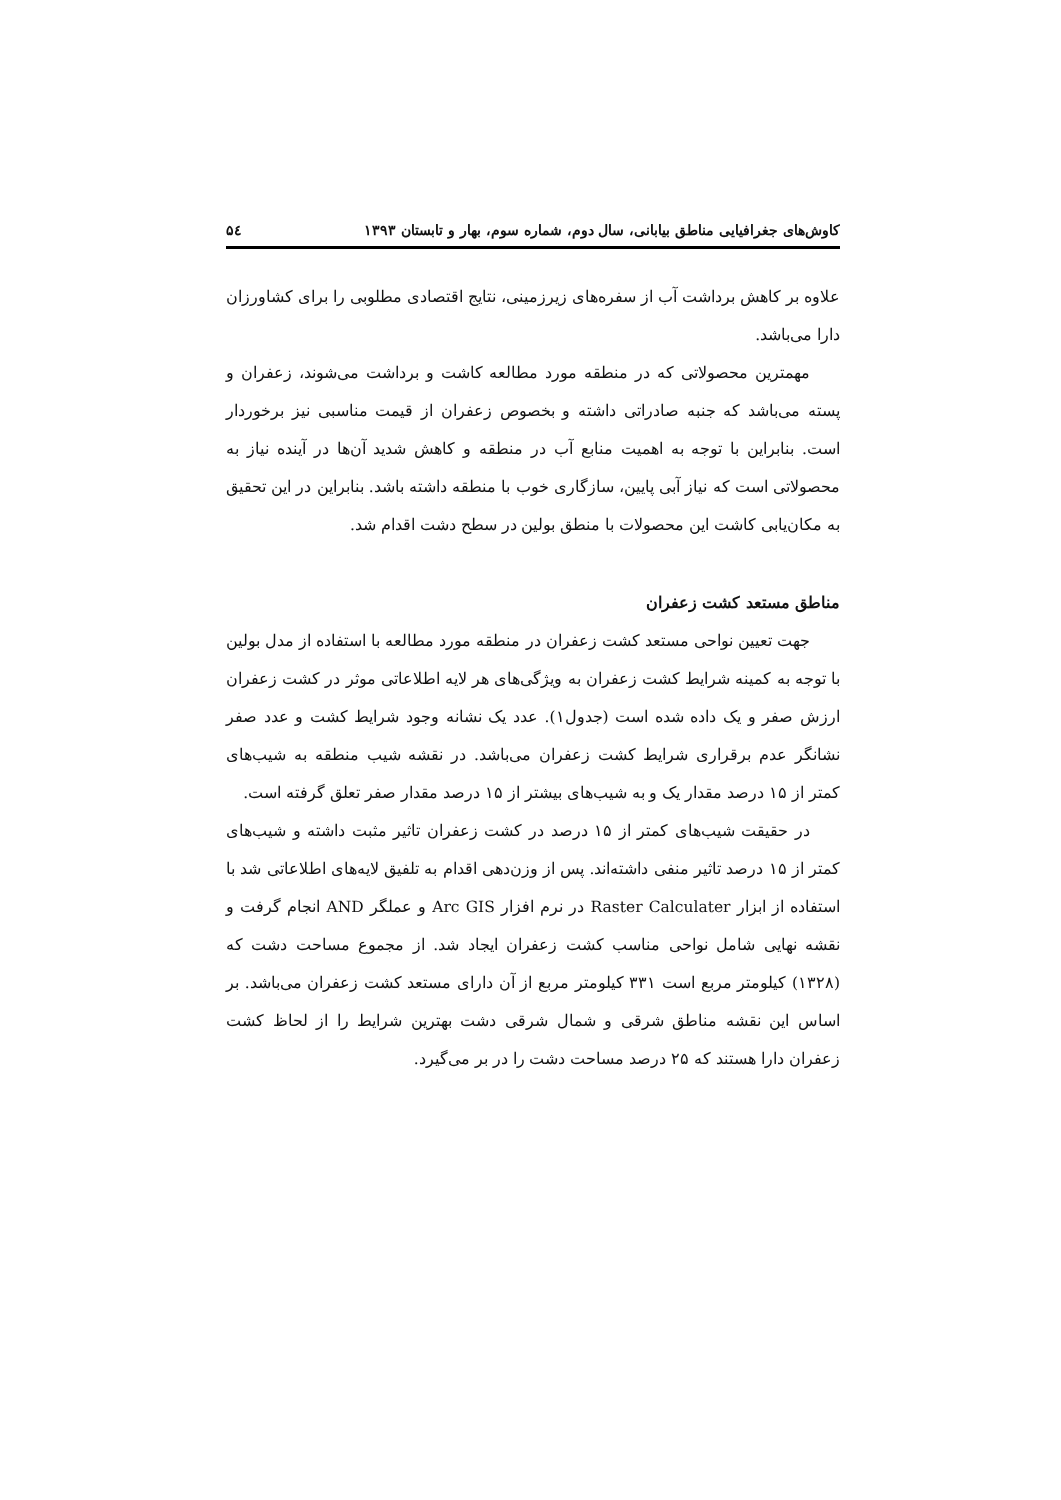کاوش‌های جغرافیایی مناطق بیابانی، سال دوم، شماره سوم، بهار و تابستان ۱۳۹۳ ۵٤
علاوه بر کاهش برداشت آب از سفره‌های زیرزمینی، نتایج اقتصادی مطلوبی را برای کشاورزان دارا می‌باشد.
مهمترین محصولاتی که در منطقه مورد مطالعه کاشت و برداشت می‌شوند، زعفران و پسته می‌باشد که جنبه صادراتی داشته و بخصوص زعفران از قیمت مناسبی نیز برخوردار است. بنابراین با توجه به اهمیت منابع آب در منطقه و کاهش شدید آن‌ها در آینده نیاز به محصولاتی است که نیاز آبی پایین، سازگاری خوب با منطقه داشته باشد. بنابراین در این تحقیق به مکان‌یابی کاشت این محصولات با منطق بولین در سطح دشت اقدام شد.
مناطق مستعد کشت زعفران
جهت تعیین نواحی مستعد کشت زعفران در منطقه مورد مطالعه با استفاده از مدل بولین با توجه به کمینه شرایط کشت زعفران به ویژگی‌های هر لایه اطلاعاتی موثر در کشت زعفران ارزش صفر و یک داده شده است (جدول۱). عدد یک نشانه وجود شرایط کشت و عدد صفر نشانگر عدم برقراری شرایط کشت زعفران می‌باشد. در نقشه شیب منطقه به شیب‌های کمتر از ۱۵ درصد مقدار یک و به شیب‌های بیشتر از ۱۵ درصد مقدار صفر تعلق گرفته است.
در حقیقت شیب‌های کمتر از ۱۵ درصد در کشت زعفران تاثیر مثبت داشته و شیب‌های کمتر از ۱۵ درصد تاثیر منفی داشته‌اند. پس از وزن‌دهی اقدام به تلفیق لایه‌های اطلاعاتی شد با استفاده از ابزار Raster Calculater در نرم افزار Arc GIS و عملگر AND انجام گرفت و نقشه نهایی شامل نواحی مناسب کشت زعفران ایجاد شد. از مجموع مساحت دشت که (۱۳۲۸) کیلومتر مربع است ۳۳۱ کیلومتر مربع از آن دارای مستعد کشت زعفران می‌باشد. بر اساس این نقشه مناطق شرقی و شمال شرقی دشت بهترین شرایط را از لحاظ کشت زعفران دارا هستند که ۲۵ درصد مساحت دشت را در بر می‌گیرد.